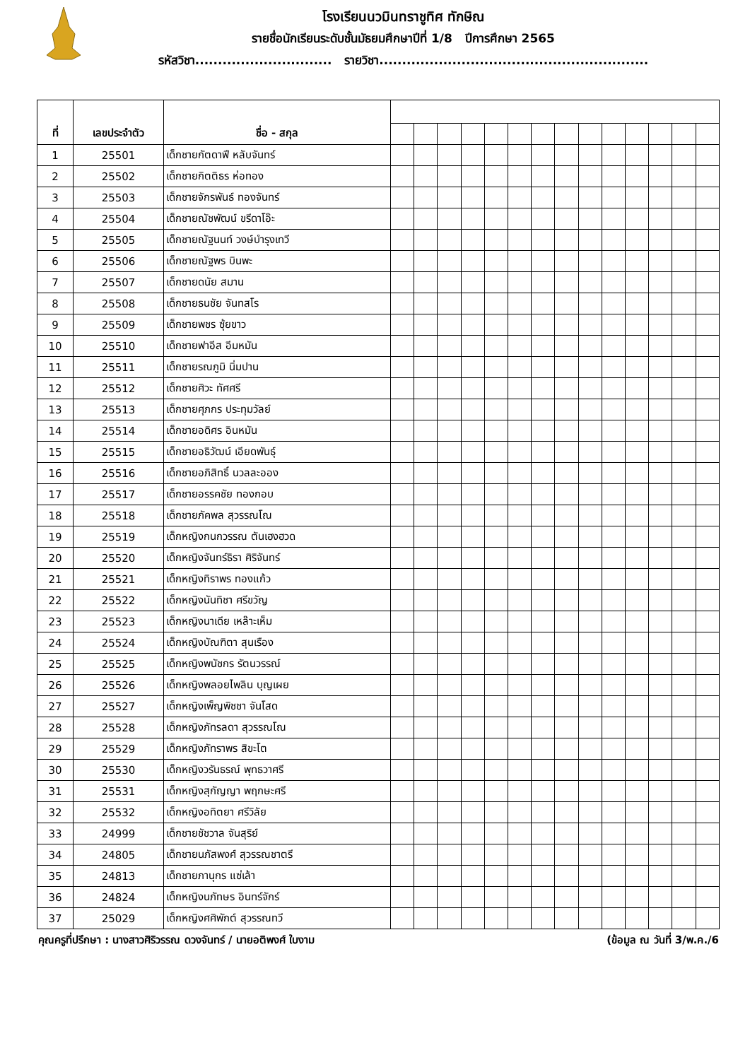โรงเรียนนวมินทราชูทิศ ทักษิณ
รายชื่อนักเรียนระดับชั้นมัธยมศึกษาปีที่ 1/8 ปีการศึกษา 2565
รหัสวิชา.............................. รายวิชา...........................................................
| ที่ | เลขประจำตัว | ชื่อ - สกุล | | | | | | | | | | | | | | |
| --- | --- | --- | --- | --- | --- | --- | --- | --- | --- | --- | --- | --- | --- | --- | --- | --- |
| 1 | 25501 | เด็กชายกัตดาฟี หลับจันทร์ | | | | | | | | | | | | | | |
| 2 | 25502 | เด็กชายกิตติธร ห่อทอง | | | | | | | | | | | | | | |
| 3 | 25503 | เด็กชายจักรพันธ์ ทองจันทร์ | | | | | | | | | | | | | | |
| 4 | 25504 | เด็กชายณัชพัฒน์ ขรีดาโอ๊ะ | | | | | | | | | | | | | | |
| 5 | 25505 | เด็กชายณัฐนนท์ วงษ์บำรุงเทวี | | | | | | | | | | | | | | |
| 6 | 25506 | เด็กชายณัฐพร บินพะ | | | | | | | | | | | | | | |
| 7 | 25507 | เด็กชายดนัย สมาน | | | | | | | | | | | | | | |
| 8 | 25508 | เด็กชายธนชัย จันทสโร | | | | | | | | | | | | | | |
| 9 | 25509 | เด็กชายพชร ซุ้ยขาว | | | | | | | | | | | | | | |
| 10 | 25510 | เด็กชายฟาอีส อีมหมัน | | | | | | | | | | | | | | |
| 11 | 25511 | เด็กชายรณภูมิ นิ่มปาน | | | | | | | | | | | | | | |
| 12 | 25512 | เด็กชายศิวะ ทัศศรี | | | | | | | | | | | | | | |
| 13 | 25513 | เด็กชายศุภกร ประทุมวัลย์ | | | | | | | | | | | | | | |
| 14 | 25514 | เด็กชายอดิศร อินหมัน | | | | | | | | | | | | | | |
| 15 | 25515 | เด็กชายอธิวัฒน์ เอียดพันธ์ุ | | | | | | | | | | | | | | |
| 16 | 25516 | เด็กชายอภิสิทธิ์ นวลละออง | | | | | | | | | | | | | | |
| 17 | 25517 | เด็กชายอรรคชัย ทองกอบ | | | | | | | | | | | | | | |
| 18 | 25518 | เด็กชายภัคพล สุวรรณโณ | | | | | | | | | | | | | | |
| 19 | 25519 | เด็กหญิงกนกวรรณ ตันเฮงฮวด | | | | | | | | | | | | | | |
| 20 | 25520 | เด็กหญิงจันทร์ธิรา ศิริจันทร์ | | | | | | | | | | | | | | |
| 21 | 25521 | เด็กหญิงทิราพร ทองแก้ว | | | | | | | | | | | | | | |
| 22 | 25522 | เด็กหญิงนันทิชา ศรีขวัญ | | | | | | | | | | | | | | |
| 23 | 25523 | เด็กหญิงนาเดีย เหล๊าะเห็ม | | | | | | | | | | | | | | |
| 24 | 25524 | เด็กหญิงบัณฑิตา สุนเรือง | | | | | | | | | | | | | | |
| 25 | 25525 | เด็กหญิงพนัชกร รัตนวรรณ์ | | | | | | | | | | | | | | |
| 26 | 25526 | เด็กหญิงพลอยไพลิน บุญเผย | | | | | | | | | | | | | | |
| 27 | 25527 | เด็กหญิงเพ็ญพิชชา จันโสด | | | | | | | | | | | | | | |
| 28 | 25528 | เด็กหญิงภัทรลดา สุวรรณโณ | | | | | | | | | | | | | | |
| 29 | 25529 | เด็กหญิงภัทราพร สิขะโต | | | | | | | | | | | | | | |
| 30 | 25530 | เด็กหญิงวรันธรณ์ พุทธวาศรี | | | | | | | | | | | | | | |
| 31 | 25531 | เด็กหญิงสุกัญญา พฤกษะศรี | | | | | | | | | | | | | | |
| 32 | 25532 | เด็กหญิงอทิตยา ศรีวิลัย | | | | | | | | | | | | | | |
| 33 | 24999 | เด็กชายชัชวาล จันสุริย์ | | | | | | | | | | | | | | |
| 34 | 24805 | เด็กชายนภัสพงศ์ สุวรรณชาตรี | | | | | | | | | | | | | | |
| 35 | 24813 | เด็กชายภานุกร แซ่เล้า | | | | | | | | | | | | | | |
| 36 | 24824 | เด็กหญิงนภัทษร อินทร์จักร์ | | | | | | | | | | | | | | |
| 37 | 25029 | เด็กหญิงศศิพักต์ สุวรรณทวี | | | | | | | | | | | | | | |
คุณครูที่ปรึกษา : นางสาวศิริวรรณ ดวงจันทร์ / นายอติพงศ์ ใบงาม (ข้อมูล ณ วันที่ 3/พ.ค./6